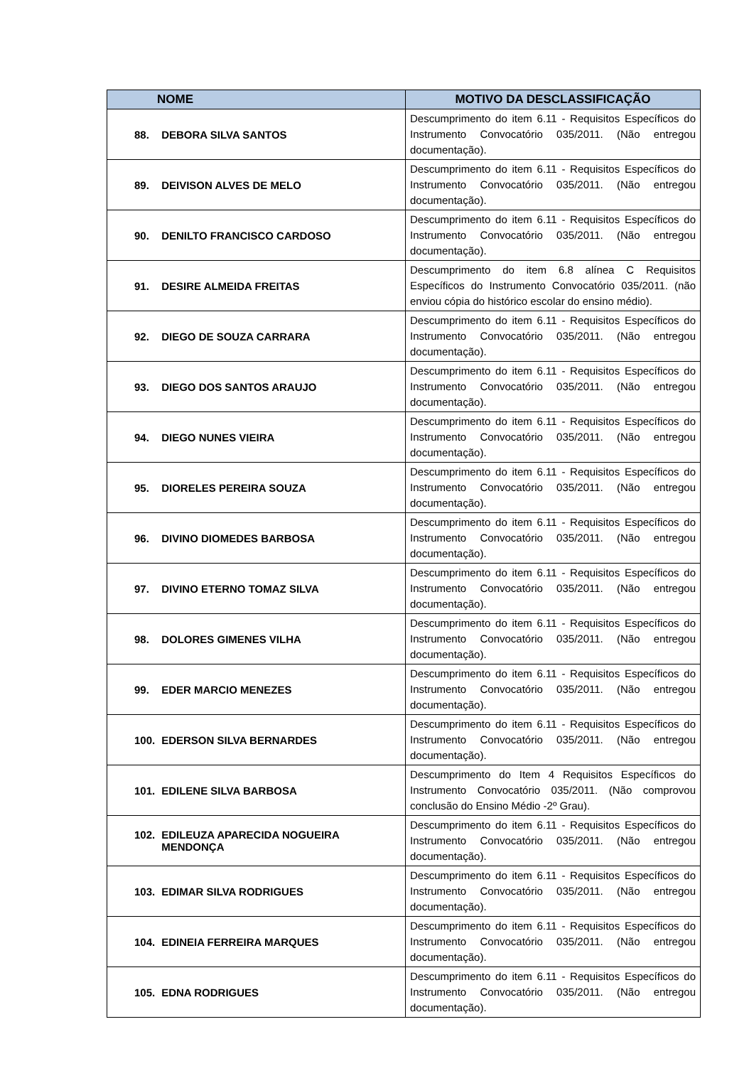| NOME | MOTIVO DA DESCLASSIFICAÇÃO |
| --- | --- |
| 88. DEBORA SILVA SANTOS | Descumprimento do item 6.11 - Requisitos Específicos do Instrumento Convocatório 035/2011. (Não entregou documentação). |
| 89. DEIVISON ALVES DE MELO | Descumprimento do item 6.11 - Requisitos Específicos do Instrumento Convocatório 035/2011. (Não entregou documentação). |
| 90. DENILTO FRANCISCO CARDOSO | Descumprimento do item 6.11 - Requisitos Específicos do Instrumento Convocatório 035/2011. (Não entregou documentação). |
| 91. DESIRE ALMEIDA FREITAS | Descumprimento do item 6.8 alínea C Requisitos Específicos do Instrumento Convocatório 035/2011. (não enviou cópia do histórico escolar do ensino médio). |
| 92. DIEGO DE SOUZA CARRARA | Descumprimento do item 6.11 - Requisitos Específicos do Instrumento Convocatório 035/2011. (Não entregou documentação). |
| 93. DIEGO DOS SANTOS ARAUJO | Descumprimento do item 6.11 - Requisitos Específicos do Instrumento Convocatório 035/2011. (Não entregou documentação). |
| 94. DIEGO NUNES VIEIRA | Descumprimento do item 6.11 - Requisitos Específicos do Instrumento Convocatório 035/2011. (Não entregou documentação). |
| 95. DIORELES PEREIRA SOUZA | Descumprimento do item 6.11 - Requisitos Específicos do Instrumento Convocatório 035/2011. (Não entregou documentação). |
| 96. DIVINO DIOMEDES BARBOSA | Descumprimento do item 6.11 - Requisitos Específicos do Instrumento Convocatório 035/2011. (Não entregou documentação). |
| 97. DIVINO ETERNO TOMAZ SILVA | Descumprimento do item 6.11 - Requisitos Específicos do Instrumento Convocatório 035/2011. (Não entregou documentação). |
| 98. DOLORES GIMENES VILHA | Descumprimento do item 6.11 - Requisitos Específicos do Instrumento Convocatório 035/2011. (Não entregou documentação). |
| 99. EDER MARCIO MENEZES | Descumprimento do item 6.11 - Requisitos Específicos do Instrumento Convocatório 035/2011. (Não entregou documentação). |
| 100. EDERSON SILVA BERNARDES | Descumprimento do item 6.11 - Requisitos Específicos do Instrumento Convocatório 035/2011. (Não entregou documentação). |
| 101. EDILENE SILVA BARBOSA | Descumprimento do Item 4 Requisitos Específicos do Instrumento Convocatório 035/2011. (Não comprovou conclusão do Ensino Médio -2º Grau). |
| 102. EDILEUZA APARECIDA NOGUEIRA MENDONÇA | Descumprimento do item 6.11 - Requisitos Específicos do Instrumento Convocatório 035/2011. (Não entregou documentação). |
| 103. EDIMAR SILVA RODRIGUES | Descumprimento do item 6.11 - Requisitos Específicos do Instrumento Convocatório 035/2011. (Não entregou documentação). |
| 104. EDINEIA FERREIRA MARQUES | Descumprimento do item 6.11 - Requisitos Específicos do Instrumento Convocatório 035/2011. (Não entregou documentação). |
| 105. EDNA RODRIGUES | Descumprimento do item 6.11 - Requisitos Específicos do Instrumento Convocatório 035/2011. (Não entregou documentação). |